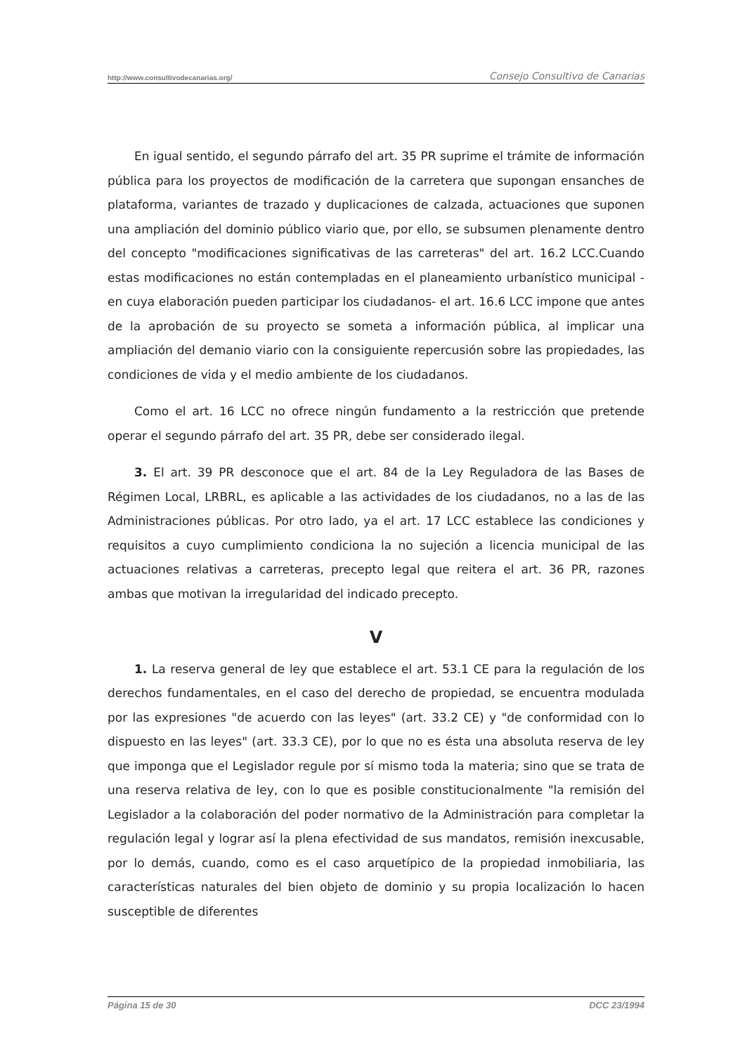http://www.consultivodecanarias.org/ Consejo Consultivo de Canarias
En igual sentido, el segundo párrafo del art. 35 PR suprime el trámite de información pública para los proyectos de modificación de la carretera que supongan ensanches de plataforma, variantes de trazado y duplicaciones de calzada, actuaciones que suponen una ampliación del dominio público viario que, por ello, se subsumen plenamente dentro del concepto "modificaciones significativas de las carreteras" del art. 16.2 LCC.Cuando estas modificaciones no están contempladas en el planeamiento urbanístico municipal -en cuya elaboración pueden participar los ciudadanos- el art. 16.6 LCC impone que antes de la aprobación de su proyecto se someta a información pública, al implicar una ampliación del demanio viario con la consiguiente repercusión sobre las propiedades, las condiciones de vida y el medio ambiente de los ciudadanos.
Como el art. 16 LCC no ofrece ningún fundamento a la restricción que pretende operar el segundo párrafo del art. 35 PR, debe ser considerado ilegal.
3. El art. 39 PR desconoce que el art. 84 de la Ley Reguladora de las Bases de Régimen Local, LRBRL, es aplicable a las actividades de los ciudadanos, no a las de las Administraciones públicas. Por otro lado, ya el art. 17 LCC establece las condiciones y requisitos a cuyo cumplimiento condiciona la no sujeción a licencia municipal de las actuaciones relativas a carreteras, precepto legal que reitera el art. 36 PR, razones ambas que motivan la irregularidad del indicado precepto.
V
1. La reserva general de ley que establece el art. 53.1 CE para la regulación de los derechos fundamentales, en el caso del derecho de propiedad, se encuentra modulada por las expresiones "de acuerdo con las leyes" (art. 33.2 CE) y "de conformidad con lo dispuesto en las leyes" (art. 33.3 CE), por lo que no es ésta una absoluta reserva de ley que imponga que el Legislador regule por sí mismo toda la materia; sino que se trata de una reserva relativa de ley, con lo que es posible constitucionalmente "la remisión del Legislador a la colaboración del poder normativo de la Administración para completar la regulación legal y lograr así la plena efectividad de sus mandatos, remisión inexcusable, por lo demás, cuando, como es el caso arquetípico de la propiedad inmobiliaria, las características naturales del bien objeto de dominio y su propia localización lo hacen susceptible de diferentes
Página 15 de 30 DCC 23/1994